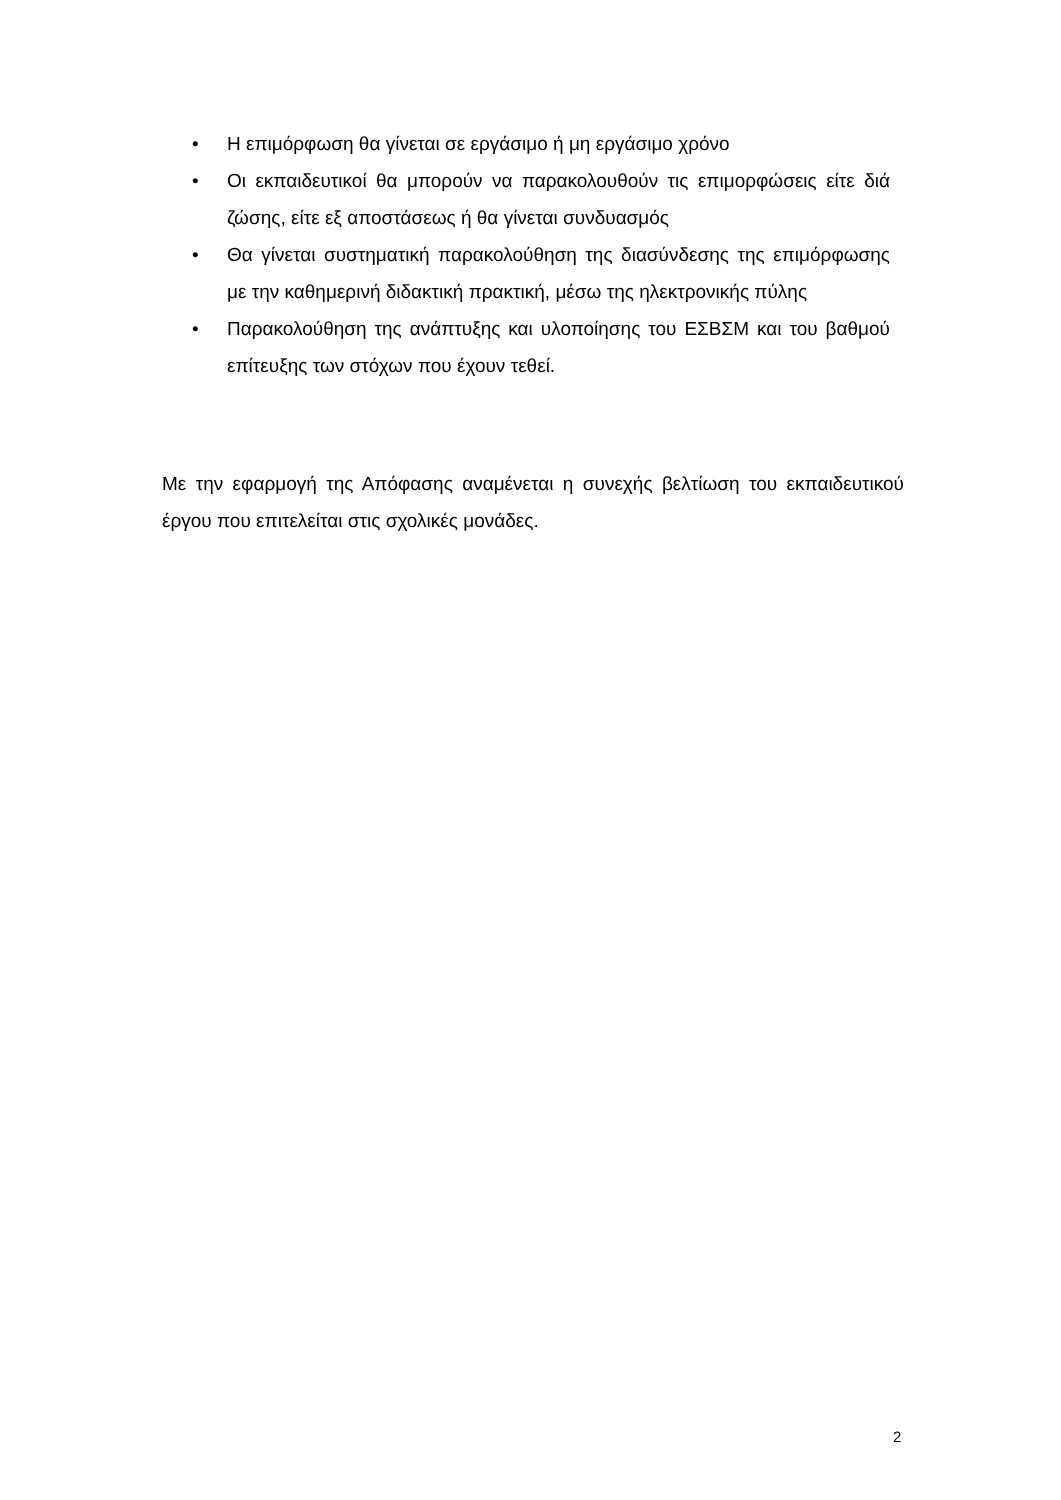• Η επιμόρφωση θα γίνεται σε εργάσιμο ή μη εργάσιμο χρόνο
• Οι εκπαιδευτικοί θα μπορούν να παρακολουθούν τις επιμορφώσεις είτε διά ζώσης, είτε εξ αποστάσεως ή θα γίνεται συνδυασμός
• Θα γίνεται συστηματική παρακολούθηση της διασύνδεσης της επιμόρφωσης με την καθημερινή διδακτική πρακτική, μέσω της ηλεκτρονικής πύλης
• Παρακολούθηση της ανάπτυξης και υλοποίησης του ΕΣΒΣΜ και του βαθμού επίτευξης των στόχων που έχουν τεθεί.
Με την εφαρμογή της Απόφασης αναμένεται η συνεχής βελτίωση του εκπαιδευτικού έργου που επιτελείται στις σχολικές μονάδες.
2